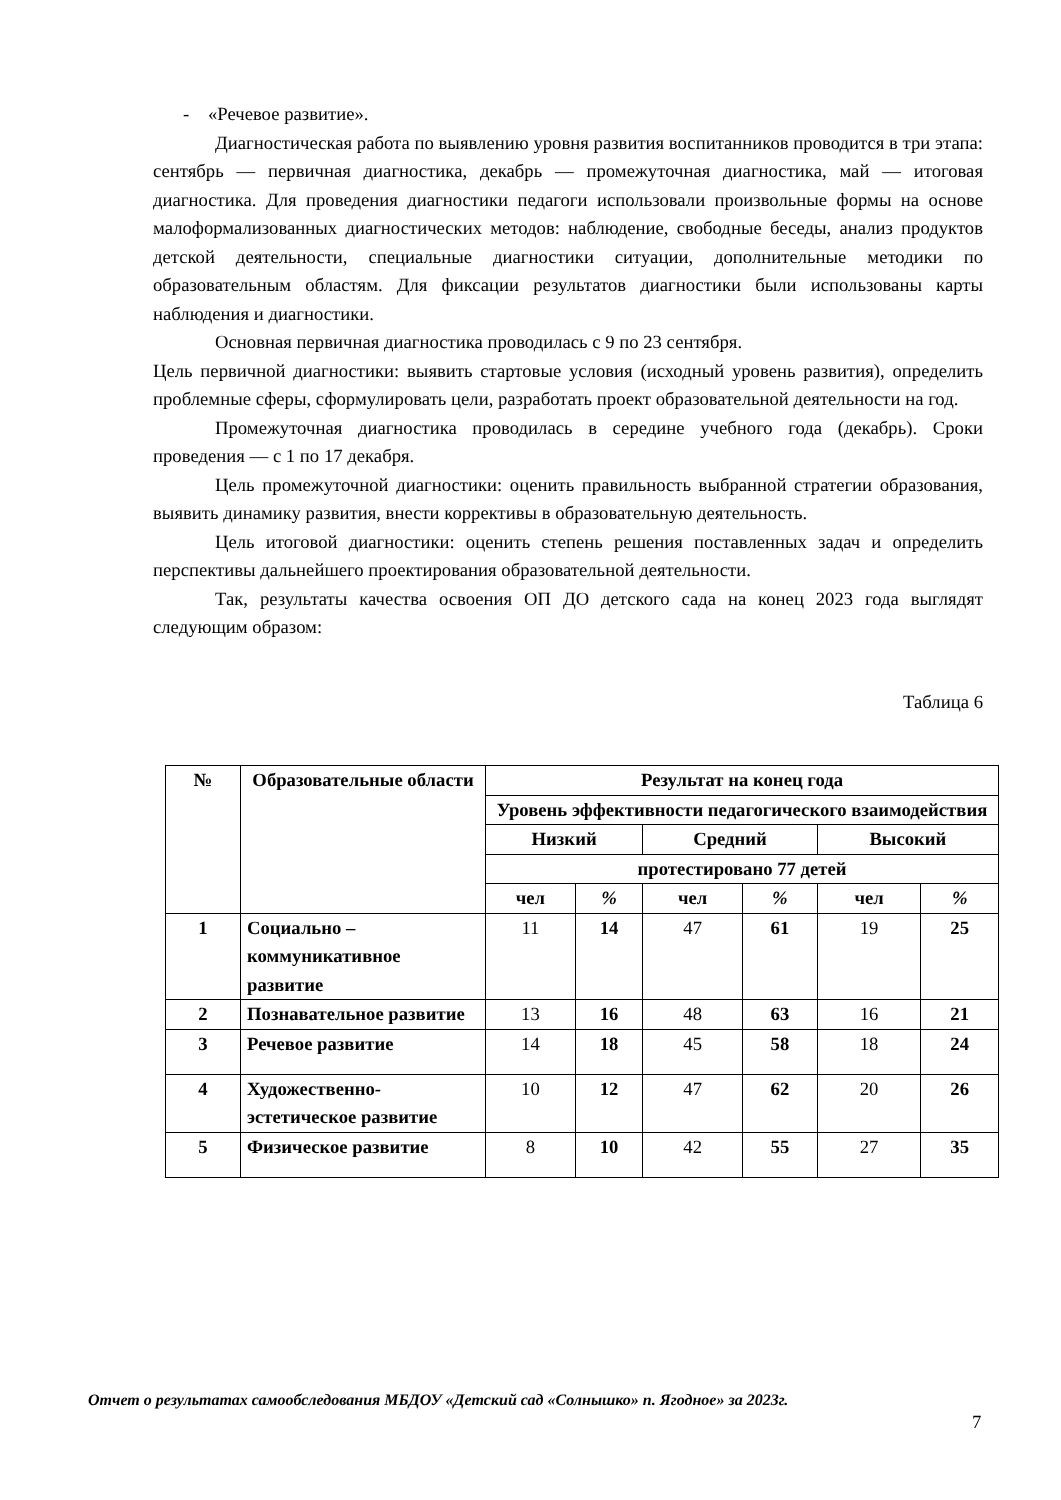- «Речевое развитие».
Диагностическая работа по выявлению уровня развития воспитанников проводится в три этапа: сентябрь — первичная диагностика, декабрь — промежуточная диагностика, май — итоговая диагностика. Для проведения диагностики педагоги использовали произвольные формы на основе малоформализованных диагностических методов: наблюдение, свободные беседы, анализ продуктов детской деятельности, специальные диагностики ситуации, дополнительные методики по образовательным областям. Для фиксации результатов диагностики были использованы карты наблюдения и диагностики.
Основная первичная диагностика проводилась с 9 по 23 сентября.
Цель первичной диагностики: выявить стартовые условия (исходный уровень развития), определить проблемные сферы, сформулировать цели, разработать проект образовательной деятельности на год.
Промежуточная диагностика проводилась в середине учебного года (декабрь). Сроки проведения — с 1 по 17 декабря.
Цель промежуточной диагностики: оценить правильность выбранной стратегии образования, выявить динамику развития, внести коррективы в образовательную деятельность.
Цель итоговой диагностики: оценить степень решения поставленных задач и определить перспективы дальнейшего проектирования образовательной деятельности.
Так, результаты качества освоения ОП ДО детского сада на конец 2023 года выглядят следующим образом:
Таблица 6
| № | Образовательные области | Результат на конец года | | | | | |
| --- | --- | --- | --- | --- | --- | --- | --- |
| | | Уровень эффективности педагогического взаимодействия | | | | | |
| | | Низкий | | Средний | | Высокий | |
| | | протестировано 77 детей | | | | | |
| | | чел | % | чел | % | чел | % |
| 1 | Социально – коммуникативное развитие | 11 | 14 | 47 | 61 | 19 | 25 |
| 2 | Познавательное развитие | 13 | 16 | 48 | 63 | 16 | 21 |
| 3 | Речевое развитие | 14 | 18 | 45 | 58 | 18 | 24 |
| 4 | Художественно-эстетическое развитие | 10 | 12 | 47 | 62 | 20 | 26 |
| 5 | Физическое развитие | 8 | 10 | 42 | 55 | 27 | 35 |
Отчет о результатах самообследования МБДОУ «Детский сад «Солнышко» п. Ягодное» за 2023г.
7